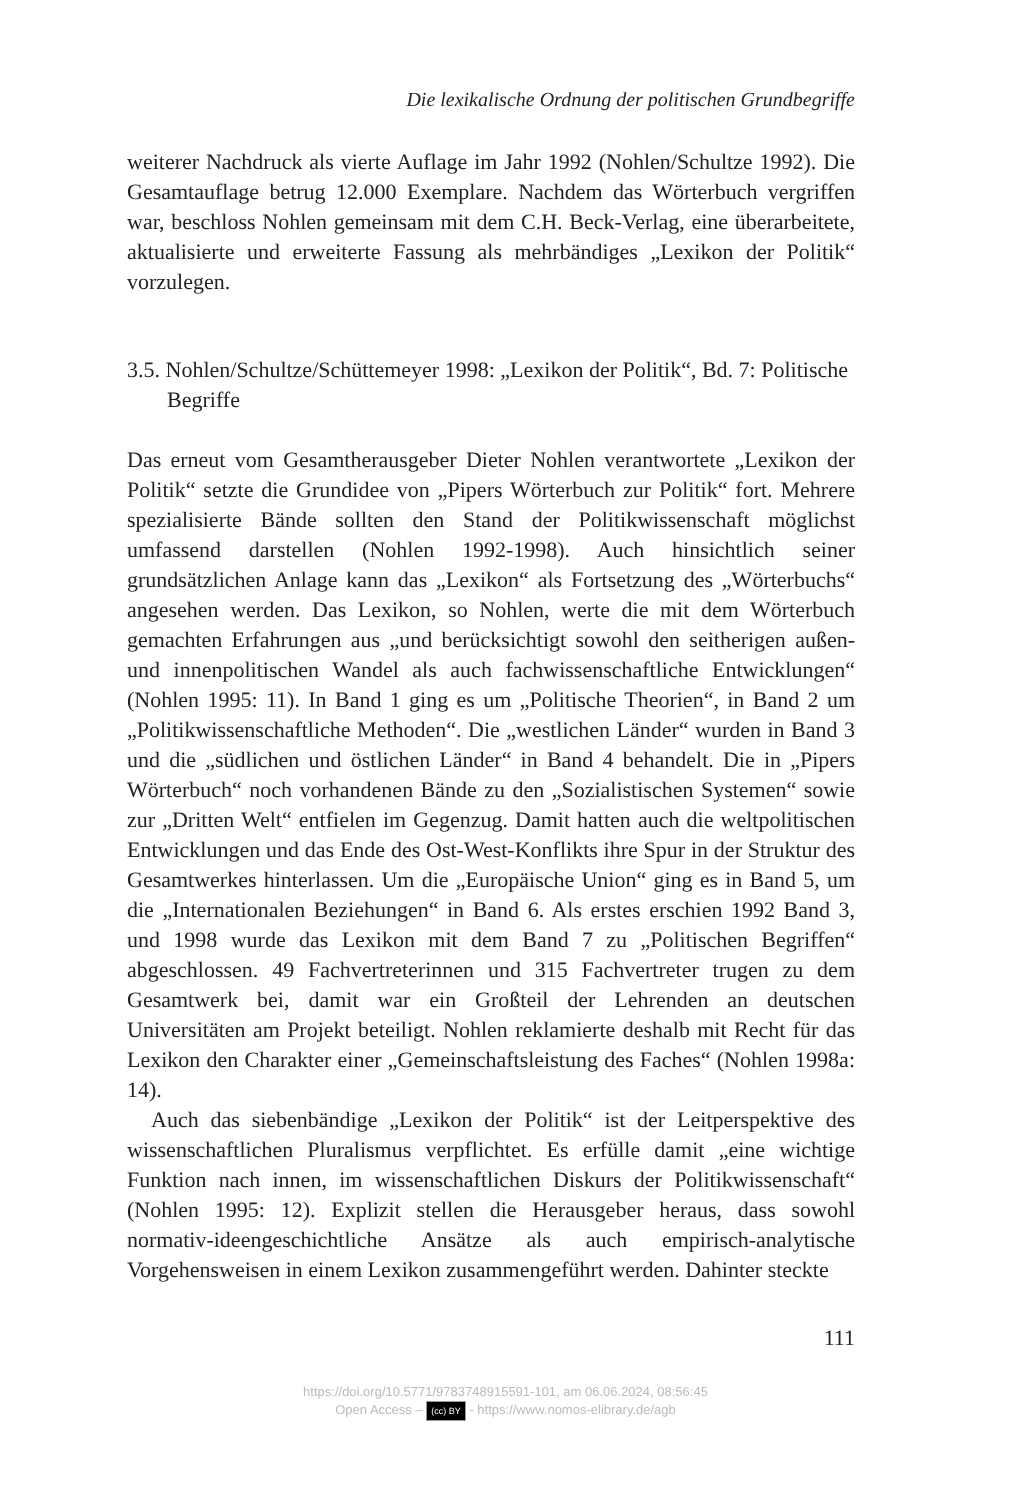Die lexikalische Ordnung der politischen Grundbegriffe
weiterer Nachdruck als vierte Auflage im Jahr 1992 (Nohlen/Schultze 1992). Die Gesamtauflage betrug 12.000 Exemplare. Nachdem das Wörterbuch vergriffen war, beschloss Nohlen gemeinsam mit dem C.H. Beck-Verlag, eine überarbeitete, aktualisierte und erweiterte Fassung als mehrbändiges „Lexikon der Politik“ vorzulegen.
3.5. Nohlen/Schultze/Schüttemeyer 1998: „Lexikon der Politik“, Bd. 7: Politische Begriffe
Das erneut vom Gesamtherausgeber Dieter Nohlen verantwortete „Lexikon der Politik“ setzte die Grundidee von „Pipers Wörterbuch zur Politik“ fort. Mehrere spezialisierte Bände sollten den Stand der Politikwissenschaft möglichst umfassend darstellen (Nohlen 1992-1998). Auch hinsichtlich seiner grundsätzlichen Anlage kann das „Lexikon“ als Fortsetzung des „Wörterbuchs“ angesehen werden. Das Lexikon, so Nohlen, werte die mit dem Wörterbuch gemachten Erfahrungen aus „und berücksichtigt sowohl den seitherigen außen- und innenpolitischen Wandel als auch fachwissenschaftliche Entwicklungen“ (Nohlen 1995: 11). In Band 1 ging es um „Politische Theorien“, in Band 2 um „Politikwissenschaftliche Methoden“. Die „westlichen Länder“ wurden in Band 3 und die „südlichen und östlichen Länder“ in Band 4 behandelt. Die in „Pipers Wörterbuch“ noch vorhandenen Bände zu den „Sozialistischen Systemen“ sowie zur „Dritten Welt“ entfielen im Gegenzug. Damit hatten auch die weltpolitischen Entwicklungen und das Ende des Ost-West-Konflikts ihre Spur in der Struktur des Gesamtwerkes hinterlassen. Um die „Europäische Union“ ging es in Band 5, um die „Internationalen Beziehungen“ in Band 6. Als erstes erschien 1992 Band 3, und 1998 wurde das Lexikon mit dem Band 7 zu „Politischen Begriffen“ abgeschlossen. 49 Fachvertreterinnen und 315 Fachvertreter trugen zu dem Gesamtwerk bei, damit war ein Großteil der Lehrenden an deutschen Universitäten am Projekt beteiligt. Nohlen reklamierte deshalb mit Recht für das Lexikon den Charakter einer „Gemeinschaftsleistung des Faches“ (Nohlen 1998a: 14).
Auch das siebenbändige „Lexikon der Politik“ ist der Leitperspektive des wissenschaftlichen Pluralismus verpflichtet. Es erfülle damit „eine wichtige Funktion nach innen, im wissenschaftlichen Diskurs der Politikwissenschaft“ (Nohlen 1995: 12). Explizit stellen die Herausgeber heraus, dass sowohl normativ-ideengeschichtliche Ansätze als auch empirisch-analytische Vorgehensweisen in einem Lexikon zusammengeführt werden. Dahinter steckte
111
https://doi.org/10.5771/9783748915591-101, am 06.06.2024, 08:56:45
Open Access – (cc) BY - https://www.nomos-elibrary.de/agb